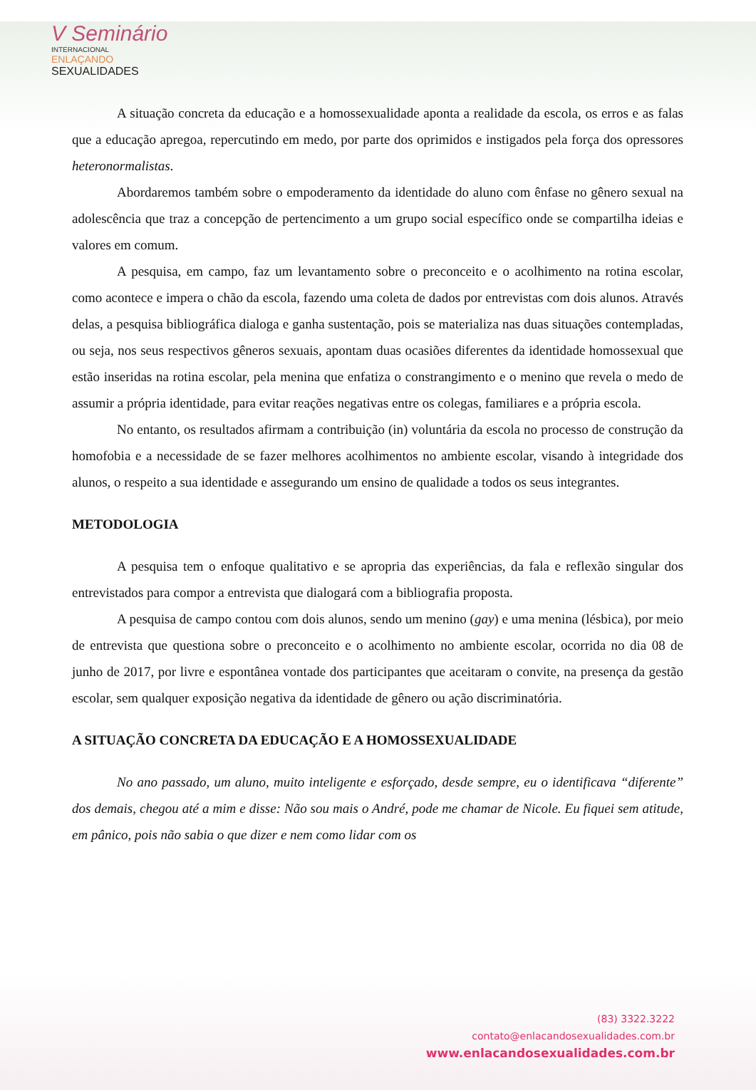V Seminário
INTERNACIONAL
ENLAÇANDO
SEXUALIDADES
A situação concreta da educação e a homossexualidade aponta a realidade da escola, os erros e as falas que a educação apregoa, repercutindo em medo, por parte dos oprimidos e instigados pela força dos opressores heteronormalistas.
Abordaremos também sobre o empoderamento da identidade do aluno com ênfase no gênero sexual na adolescência que traz a concepção de pertencimento a um grupo social específico onde se compartilha ideias e valores em comum.
A pesquisa, em campo, faz um levantamento sobre o preconceito e o acolhimento na rotina escolar, como acontece e impera o chão da escola, fazendo uma coleta de dados por entrevistas com dois alunos. Através delas, a pesquisa bibliográfica dialoga e ganha sustentação, pois se materializa nas duas situações contempladas, ou seja, nos seus respectivos gêneros sexuais, apontam duas ocasiões diferentes da identidade homossexual que estão inseridas na rotina escolar, pela menina que enfatiza o constrangimento e o menino que revela o medo de assumir a própria identidade, para evitar reações negativas entre os colegas, familiares e a própria escola.
No entanto, os resultados afirmam a contribuição (in) voluntária da escola no processo de construção da homofobia e a necessidade de se fazer melhores acolhimentos no ambiente escolar, visando à integridade dos alunos, o respeito a sua identidade e assegurando um ensino de qualidade a todos os seus integrantes.
METODOLOGIA
A pesquisa tem o enfoque qualitativo e se apropria das experiências, da fala e reflexão singular dos entrevistados para compor a entrevista que dialogará com a bibliografia proposta.
A pesquisa de campo contou com dois alunos, sendo um menino (gay) e uma menina (lésbica), por meio de entrevista que questiona sobre o preconceito e o acolhimento no ambiente escolar, ocorrida no dia 08 de junho de 2017, por livre e espontânea vontade dos participantes que aceitaram o convite, na presença da gestão escolar, sem qualquer exposição negativa da identidade de gênero ou ação discriminatória.
A SITUAÇÃO CONCRETA DA EDUCAÇÃO E A HOMOSSEXUALIDADE
No ano passado, um aluno, muito inteligente e esforçado, desde sempre, eu o identificava “diferente” dos demais, chegou até a mim e disse: Não sou mais o André, pode me chamar de Nicole. Eu fiquei sem atitude, em pânico, pois não sabia o que dizer e nem como lidar com os
(83) 3322.3222
contato@enlacandosexualidades.com.br
www.enlacandosexualidades.com.br